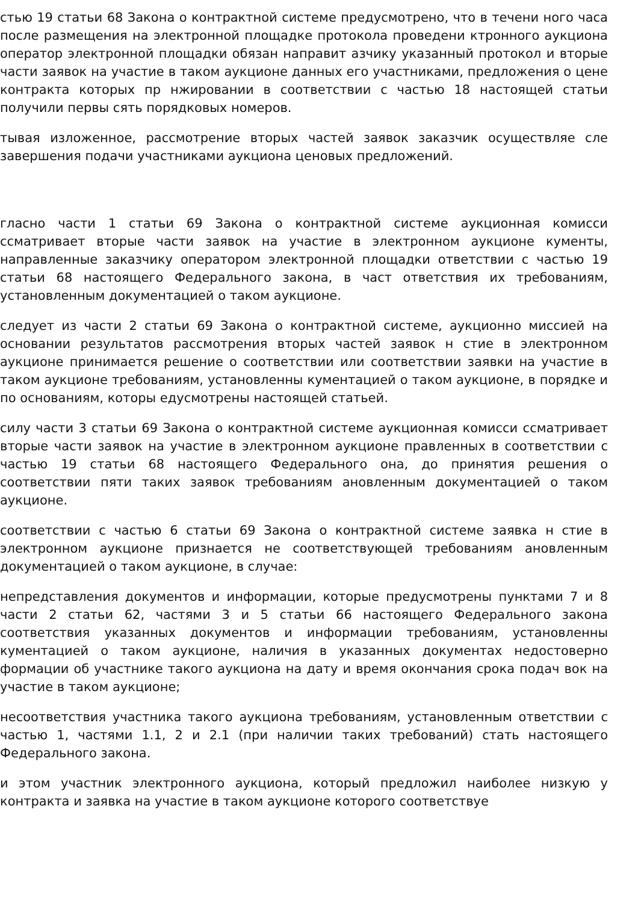стью 19 статьи 68 Закона о контрактной системе предусмотрено, что в течени ного часа после размещения на электронной площадке протокола проведени ктронного аукциона оператор электронной площадки обязан направит азчику указанный протокол и вторые части заявок на участие в таком аукционе данных его участниками, предложения о цене контракта которых пр нжировании в соответствии с частью 18 настоящей статьи получили первы сять порядковых номеров.
тывая изложенное, рассмотрение вторых частей заявок заказчик осуществляе сле завершения подачи участниками аукциона ценовых предложений.
гласно части 1 статьи 69 Закона о контрактной системе аукционная комисси ссматривает вторые части заявок на участие в электронном аукционе кументы, направленные заказчику оператором электронной площадки ответствии с частью 19 статьи 68 настоящего Федерального закона, в част ответствия их требованиям, установленным документацией о таком аукционе.
следует из части 2 статьи 69 Закона о контрактной системе, аукционно миссией на основании результатов рассмотрения вторых частей заявок н стие в электронном аукционе принимается решение о соответствии или соответствии заявки на участие в таком аукционе требованиям, установленны кументацией о таком аукционе, в порядке и по основаниям, которы едусмотрены настоящей статьей.
силу части 3 статьи 69 Закона о контрактной системе аукционная комисси ссматривает вторые части заявок на участие в электронном аукционе правленных в соответствии с частью 19 статьи 68 настоящего Федерального она, до принятия решения о соответствии пяти таких заявок требованиям ановленным документацией о таком аукционе.
соответствии с частью 6 статьи 69 Закона о контрактной системе заявка н стие в электронном аукционе признается не соответствующей требованиям ановленным документацией о таком аукционе, в случае:
непредставления документов и информации, которые предусмотрены пунктами 7 и 8 части 2 статьи 62, частями 3 и 5 статьи 66 настоящего Федерального закона соответствия указанных документов и информации требованиям, установленны кументацией о таком аукционе, наличия в указанных документах недостоверно формации об участнике такого аукциона на дату и время окончания срока подач вок на участие в таком аукционе;
несоответствия участника такого аукциона требованиям, установленным ответствии с частью 1, частями 1.1, 2 и 2.1 (при наличии таких требований) стать настоящего Федерального закона.
и этом участник электронного аукциона, который предложил наиболее низкую у контракта и заявка на участие в таком аукционе которого соответствуе